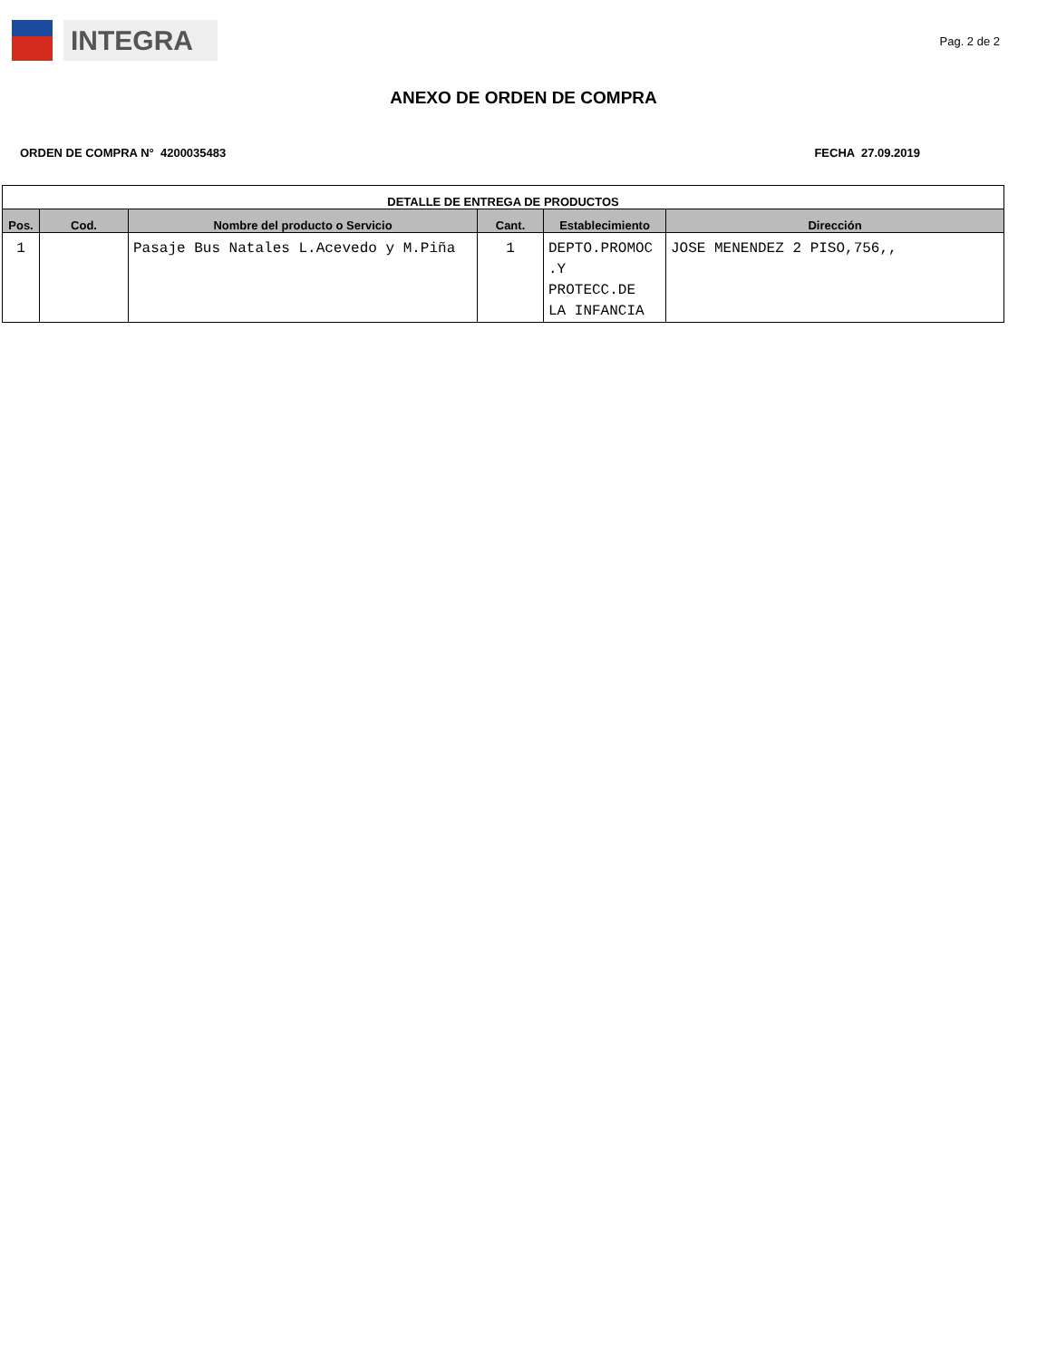INTEGRA
Pag. 2 de 2
ANEXO DE ORDEN DE COMPRA
ORDEN DE COMPRA N° 4200035483 FECHA 27.09.2019
| DETALLE DE ENTREGA DE PRODUCTOS | | | | | |
| --- | --- | --- | --- | --- | --- |
| Pos. | Cod. | Nombre del producto o Servicio | Cant. | Establecimiento | Dirección |
| 1 | | Pasaje Bus Natales L.Acevedo y M.Piña | 1 | DEPTO.PROMOC .Y PROTECC.DE LA INFANCIA | JOSE MENENDEZ 2 PISO,756,, |